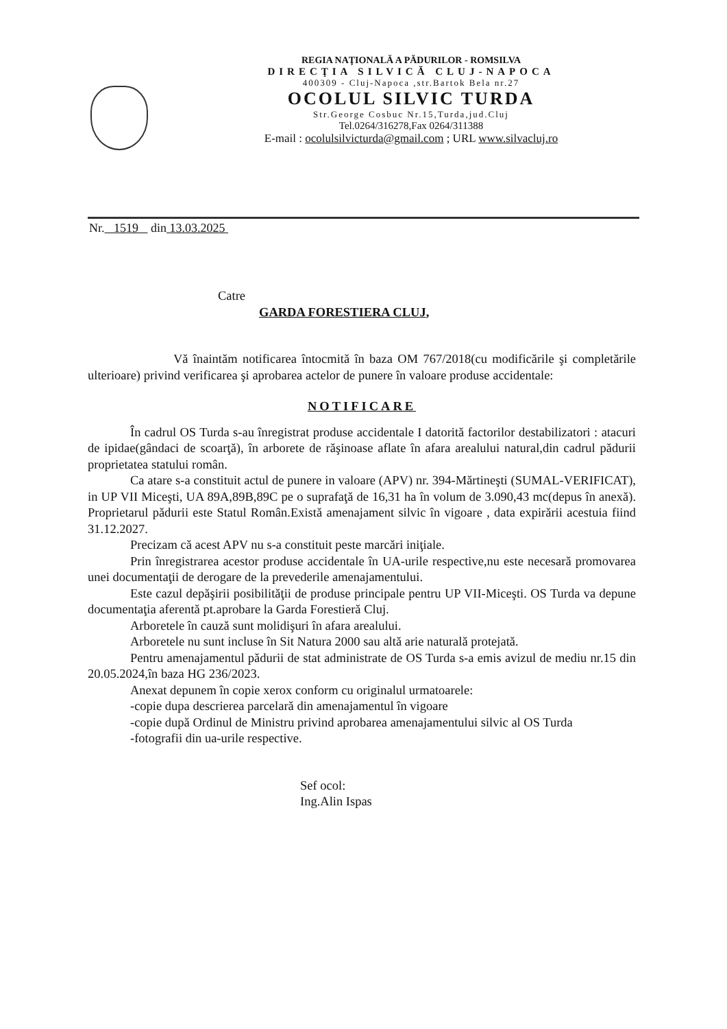REGIA NAŢIONALĂ A PĂDURILOR - ROMSILVA
DIRECŢIA SILVICĂ CLUJ-NAPOCA
400309 - Cluj-Napoca ,str.Bartok Bela nr.27
OCOLUL SILVIC TURDA
Str.George Cosbuc Nr.15,Turda,jud.Cluj
Tel.0264/316278,Fax 0264/311388
E-mail : ocolulsilvicturda@gmail.com ; URL www.silvacluj.ro
Nr. 1519 din 13.03.2025
Catre
GARDA FORESTIERA CLUJ,
Vă înaintăm notificarea întocmită în baza OM 767/2018(cu modificările şi completările ulterioare) privind verificarea şi aprobarea actelor de punere în valoare produse accidentale:
NOTIFICARE
În cadrul OS Turda s-au înregistrat produse accidentale I datorită factorilor destabilizatori : atacuri de ipidae(gândaci de scoarţă), în arborete de răşinoase aflate în afara arealului natural,din cadrul pădurii proprietatea statului român.
Ca atare s-a constituit actul de punere in valoare (APV) nr. 394-Mărtineşti (SUMAL-VERIFICAT), in UP VII Miceşti, UA 89A,89B,89C pe o suprafaţă de 16,31 ha în volum de 3.090,43 mc(depus în anexă). Proprietarul pădurii este Statul Român.Există amenajament silvic în vigoare , data expirării acestuia fiind 31.12.2027.
Precizam că acest APV nu s-a constituit peste marcări iniţiale.
Prin înregistrarea acestor produse accidentale în UA-urile respective,nu este necesară promovarea unei documentaţii de derogare de la prevederile amenajamentului.
Este cazul depăşirii posibilităţii de produse principale pentru UP VII-Miceşti. OS Turda va depune documentaţia aferentă pt.aprobare la Garda Forestieră Cluj.
Arboretele în cauză sunt molidişuri în afara arealului.
Arboretele nu sunt incluse în Sit Natura 2000 sau altă arie naturală protejată.
Pentru amenajamentul pădurii de stat administrate de OS Turda s-a emis avizul de mediu nr.15 din 20.05.2024,în baza HG 236/2023.
Anexat depunem în copie xerox conform cu originalul urmatoarele:
-copie dupa descrierea parcelară din amenajamentul în vigoare
-copie după Ordinul de Ministru privind aprobarea amenajamentului silvic al OS Turda
-fotografii din ua-urile respective.
Sef ocol:
Ing.Alin Ispas